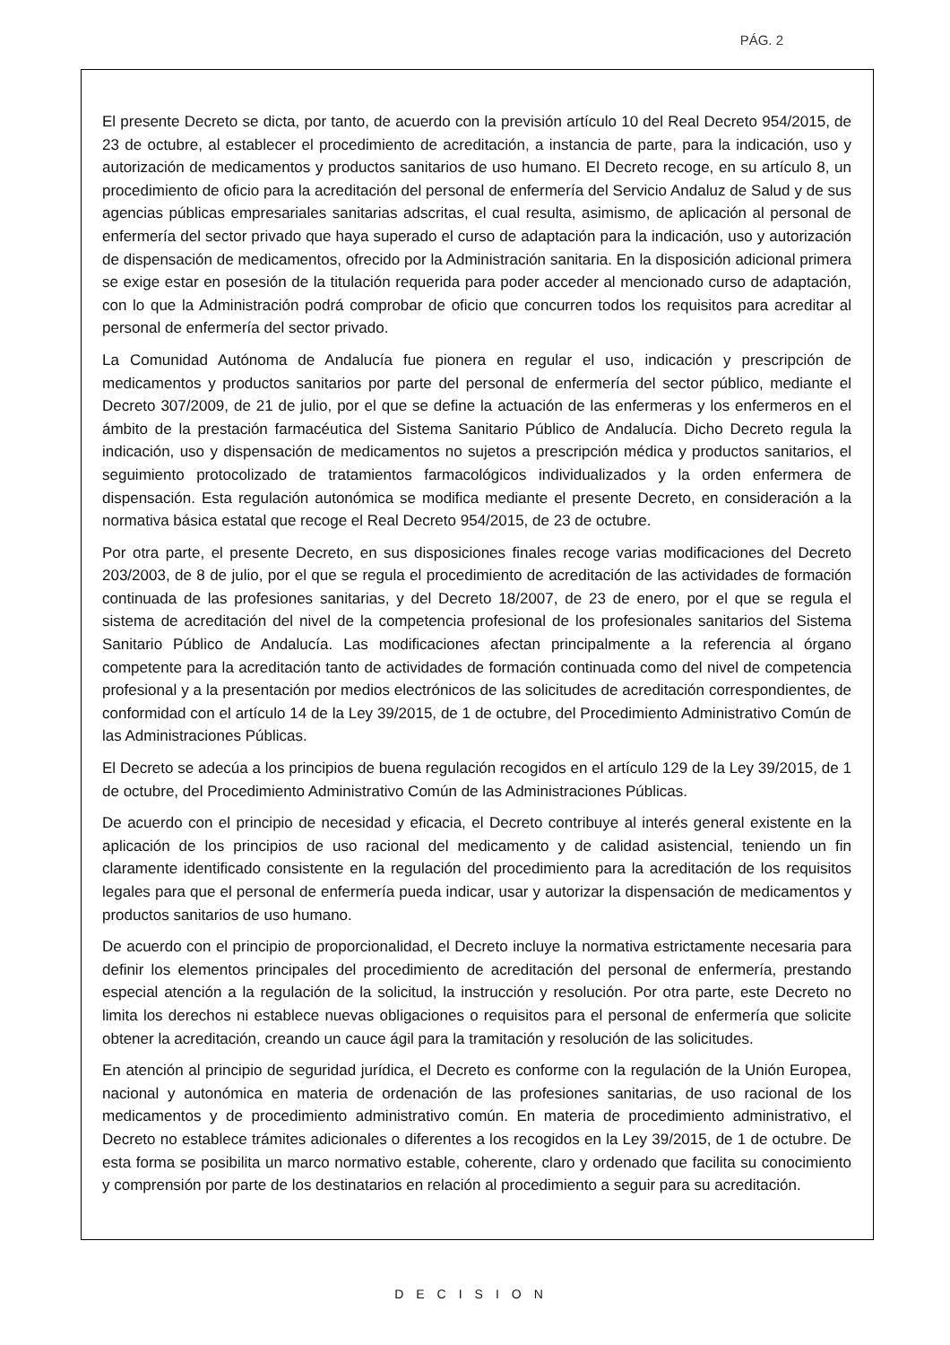PÁG. 2
El presente Decreto se dicta, por tanto, de acuerdo con la previsión artículo 10 del Real Decreto 954/2015, de 23 de octubre, al establecer el procedimiento de acreditación, a instancia de parte, para la indicación, uso y autorización de medicamentos y productos sanitarios de uso humano. El Decreto recoge, en su artículo 8, un procedimiento de oficio para la acreditación del personal de enfermería del Servicio Andaluz de Salud y de sus agencias públicas empresariales sanitarias adscritas, el cual resulta, asimismo, de aplicación al personal de enfermería del sector privado que haya superado el curso de adaptación para la indicación, uso y autorización de dispensación de medicamentos, ofrecido por la Administración sanitaria. En la disposición adicional primera se exige estar en posesión de la titulación requerida para poder acceder al mencionado curso de adaptación, con lo que la Administración podrá comprobar de oficio que concurren todos los requisitos para acreditar al personal de enfermería del sector privado.
La Comunidad Autónoma de Andalucía fue pionera en regular el uso, indicación y prescripción de medicamentos y productos sanitarios por parte del personal de enfermería del sector público, mediante el Decreto 307/2009, de 21 de julio, por el que se define la actuación de las enfermeras y los enfermeros en el ámbito de la prestación farmacéutica del Sistema Sanitario Público de Andalucía. Dicho Decreto regula la indicación, uso y dispensación de medicamentos no sujetos a prescripción médica y productos sanitarios, el seguimiento protocolizado de tratamientos farmacológicos individualizados y la orden enfermera de dispensación. Esta regulación autonómica se modifica mediante el presente Decreto, en consideración a la normativa básica estatal que recoge el Real Decreto 954/2015, de 23 de octubre.
Por otra parte, el presente Decreto, en sus disposiciones finales recoge varias modificaciones del Decreto 203/2003, de 8 de julio, por el que se regula el procedimiento de acreditación de las actividades de formación continuada de las profesiones sanitarias, y del Decreto 18/2007, de 23 de enero, por el que se regula el sistema de acreditación del nivel de la competencia profesional de los profesionales sanitarios del Sistema Sanitario Público de Andalucía. Las modificaciones afectan principalmente a la referencia al órgano competente para la acreditación tanto de actividades de formación continuada como del nivel de competencia profesional y a la presentación por medios electrónicos de las solicitudes de acreditación correspondientes, de conformidad con el artículo 14 de la Ley 39/2015, de 1 de octubre, del Procedimiento Administrativo Común de las Administraciones Públicas.
El Decreto se adecúa a los principios de buena regulación recogidos en el artículo 129 de la Ley 39/2015, de 1 de octubre, del Procedimiento Administrativo Común de las Administraciones Públicas.
De acuerdo con el principio de necesidad y eficacia, el Decreto contribuye al interés general existente en la aplicación de los principios de uso racional del medicamento y de calidad asistencial, teniendo un fin claramente identificado consistente en la regulación del procedimiento para la acreditación de los requisitos legales para que el personal de enfermería pueda indicar, usar y autorizar la dispensación de medicamentos y productos sanitarios de uso humano.
De acuerdo con el principio de proporcionalidad, el Decreto incluye la normativa estrictamente necesaria para definir los elementos principales del procedimiento de acreditación del personal de enfermería, prestando especial atención a la regulación de la solicitud, la instrucción y resolución. Por otra parte, este Decreto no limita los derechos ni establece nuevas obligaciones o requisitos para el personal de enfermería que solicite obtener la acreditación, creando un cauce ágil para la tramitación y resolución de las solicitudes.
En atención al principio de seguridad jurídica, el Decreto es conforme con la regulación de la Unión Europea, nacional y autonómica en materia de ordenación de las profesiones sanitarias, de uso racional de los medicamentos y de procedimiento administrativo común. En materia de procedimiento administrativo, el Decreto no establece trámites adicionales o diferentes a los recogidos en la Ley 39/2015, de 1 de octubre. De esta forma se posibilita un marco normativo estable, coherente, claro y ordenado que facilita su conocimiento y comprensión por parte de los destinatarios en relación al procedimiento a seguir para su acreditación.
DECISION